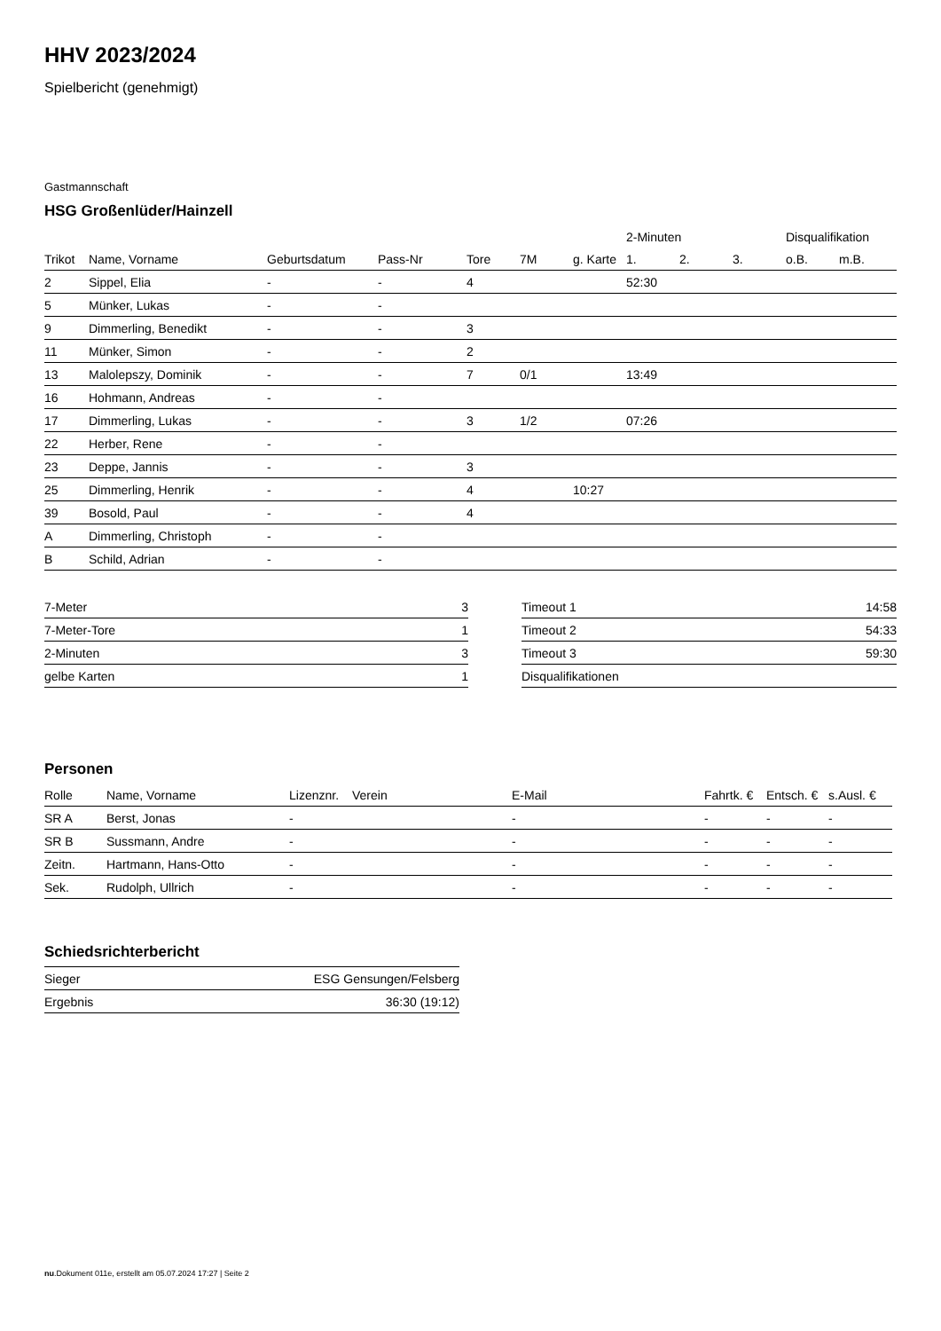HHV 2023/2024
Spielbericht (genehmigt)
Gastmannschaft
HSG Großenlüder/Hainzell
| | | | | | | | 2-Minuten | | | Disqualifikation | |
| --- | --- | --- | --- | --- | --- | --- | --- | --- | --- | --- | --- |
| Trikot | Name, Vorname | Geburtsdatum | Pass-Nr | Tore | 7M | g. Karte | 1. | 2. | 3. | o.B. | m.B. |
| 2 | Sippel, Elia | - | - | 4 | | | 52:30 | | | | |
| 5 | Münker, Lukas | - | - | | | | | | | | |
| 9 | Dimmerling, Benedikt | - | - | 3 | | | | | | | |
| 11 | Münker, Simon | - | - | 2 | | | | | | | |
| 13 | Malolepszy, Dominik | - | - | 7 | 0/1 | | 13:49 | | | | |
| 16 | Hohmann, Andreas | - | - | | | | | | | | |
| 17 | Dimmerling, Lukas | - | - | 3 | 1/2 | | 07:26 | | | | |
| 22 | Herber, Rene | - | - | | | | | | | | |
| 23 | Deppe, Jannis | - | - | 3 | | | | | | | |
| 25 | Dimmerling, Henrik | - | - | 4 | | 10:27 | | | | | |
| 39 | Bosold, Paul | - | - | 4 | | | | | | | |
| A | Dimmerling, Christoph | - | - | | | | | | | | |
| B | Schild, Adrian | - | - | | | | | | | | |
| 7-Meter | 3 |
| 7-Meter-Tore | 1 |
| 2-Minuten | 3 |
| gelbe Karten | 1 |
| Timeout 1 | 14:58 |
| Timeout 2 | 54:33 |
| Timeout 3 | 59:30 |
| Disqualifikationen | |
Personen
| Rolle | Name, Vorname | Lizenznr. | Verein | E-Mail | Fahrtk. € | Entsch. € | s.Ausl. € |
| --- | --- | --- | --- | --- | --- | --- | --- |
| SR A | Berst, Jonas | - | | - | - | - | - |
| SR B | Sussmann, Andre | - | | - | - | - | - |
| Zeitn. | Hartmann, Hans-Otto | - | | - | - | - | - |
| Sek. | Rudolph, Ullrich | - | | - | - | - | - |
Schiedsrichterbericht
| Sieger | ESG Gensungen/Felsberg |
| Ergebnis | 36:30 (19:12) |
nu.Dokument 011e, erstellt am 05.07.2024 17:27 | Seite 2